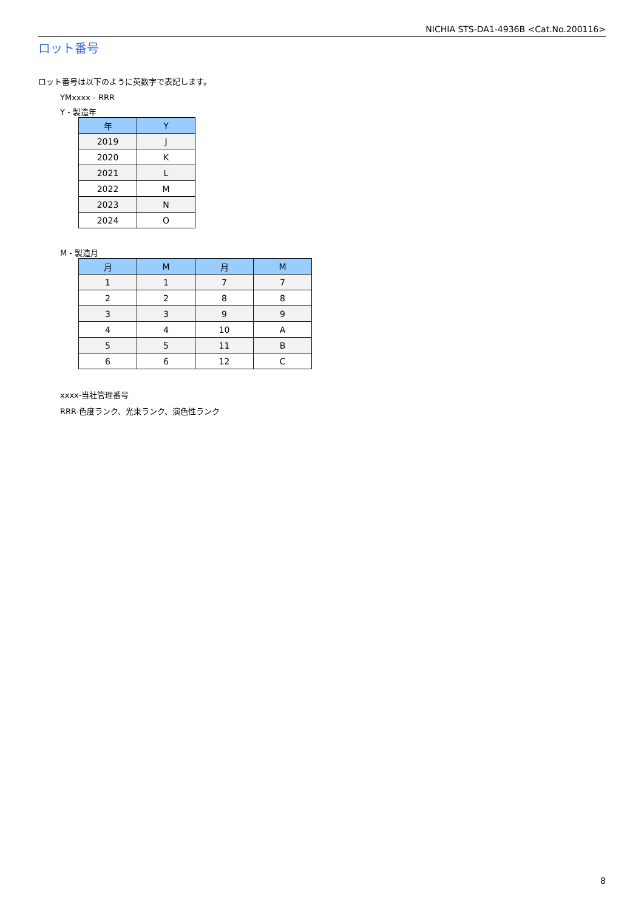NICHIA STS-DA1-4936B <Cat.No.200116>
ロット番号
ロット番号は以下のように英数字で表記します。
YMxxxx - RRR
Y - 製造年
| 年 | Y |
| --- | --- |
| 2019 | J |
| 2020 | K |
| 2021 | L |
| 2022 | M |
| 2023 | N |
| 2024 | O |
M - 製造月
| 月 | M | 月 | M |
| --- | --- | --- | --- |
| 1 | 1 | 7 | 7 |
| 2 | 2 | 8 | 8 |
| 3 | 3 | 9 | 9 |
| 4 | 4 | 10 | A |
| 5 | 5 | 11 | B |
| 6 | 6 | 12 | C |
xxxx-当社管理番号
RRR-色度ランク、光束ランク、演色性ランク
8